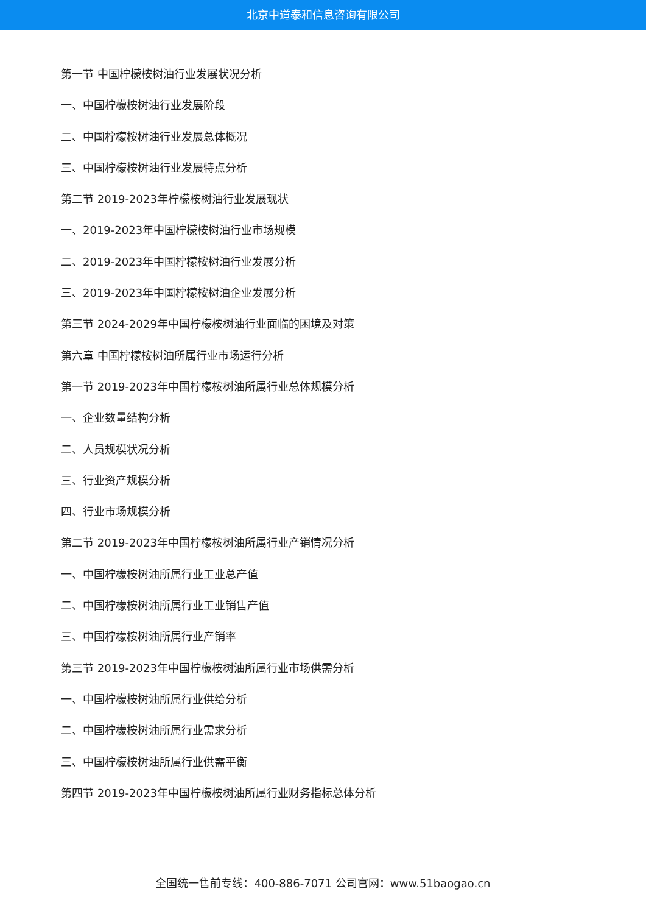北京中道泰和信息咨询有限公司
第一节 中国柠檬桉树油行业发展状况分析
一、中国柠檬桉树油行业发展阶段
二、中国柠檬桉树油行业发展总体概况
三、中国柠檬桉树油行业发展特点分析
第二节 2019-2023年柠檬桉树油行业发展现状
一、2019-2023年中国柠檬桉树油行业市场规模
二、2019-2023年中国柠檬桉树油行业发展分析
三、2019-2023年中国柠檬桉树油企业发展分析
第三节 2024-2029年中国柠檬桉树油行业面临的困境及对策
第六章 中国柠檬桉树油所属行业市场运行分析
第一节 2019-2023年中国柠檬桉树油所属行业总体规模分析
一、企业数量结构分析
二、人员规模状况分析
三、行业资产规模分析
四、行业市场规模分析
第二节 2019-2023年中国柠檬桉树油所属行业产销情况分析
一、中国柠檬桉树油所属行业工业总产值
二、中国柠檬桉树油所属行业工业销售产值
三、中国柠檬桉树油所属行业产销率
第三节 2019-2023年中国柠檬桉树油所属行业市场供需分析
一、中国柠檬桉树油所属行业供给分析
二、中国柠檬桉树油所属行业需求分析
三、中国柠檬桉树油所属行业供需平衡
第四节 2019-2023年中国柠檬桉树油所属行业财务指标总体分析
全国统一售前专线：400-886-7071 公司官网：www.51baogao.cn